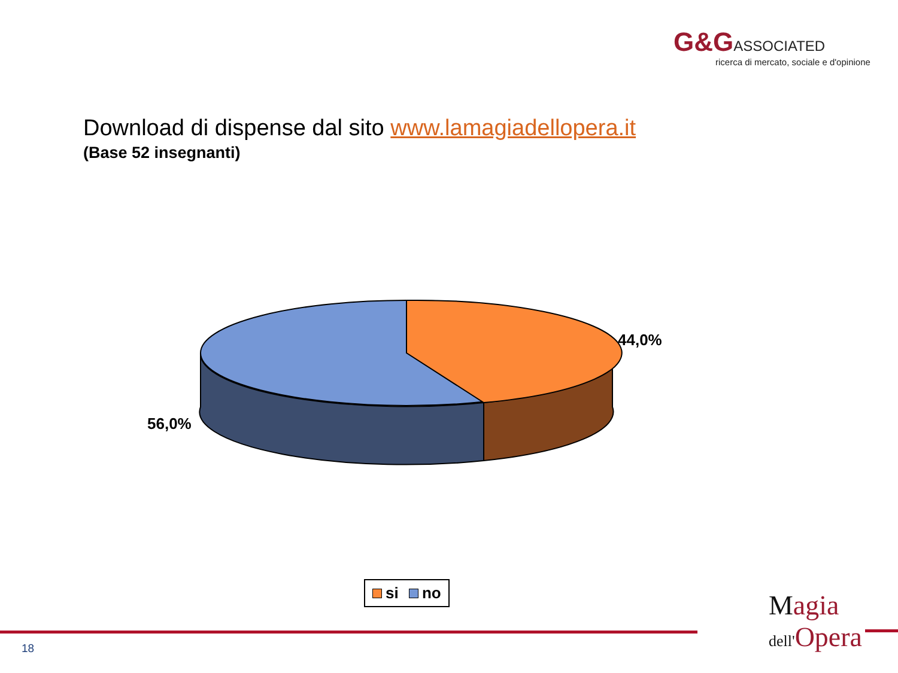G&G ASSOCIATED
ricerca di mercato, sociale e d'opinione
Download di dispense dal sito www.lamagiadellopera.it
(Base 52 insegnanti)
44,0%
56,0%
si no
18
Magia
dell'Opera